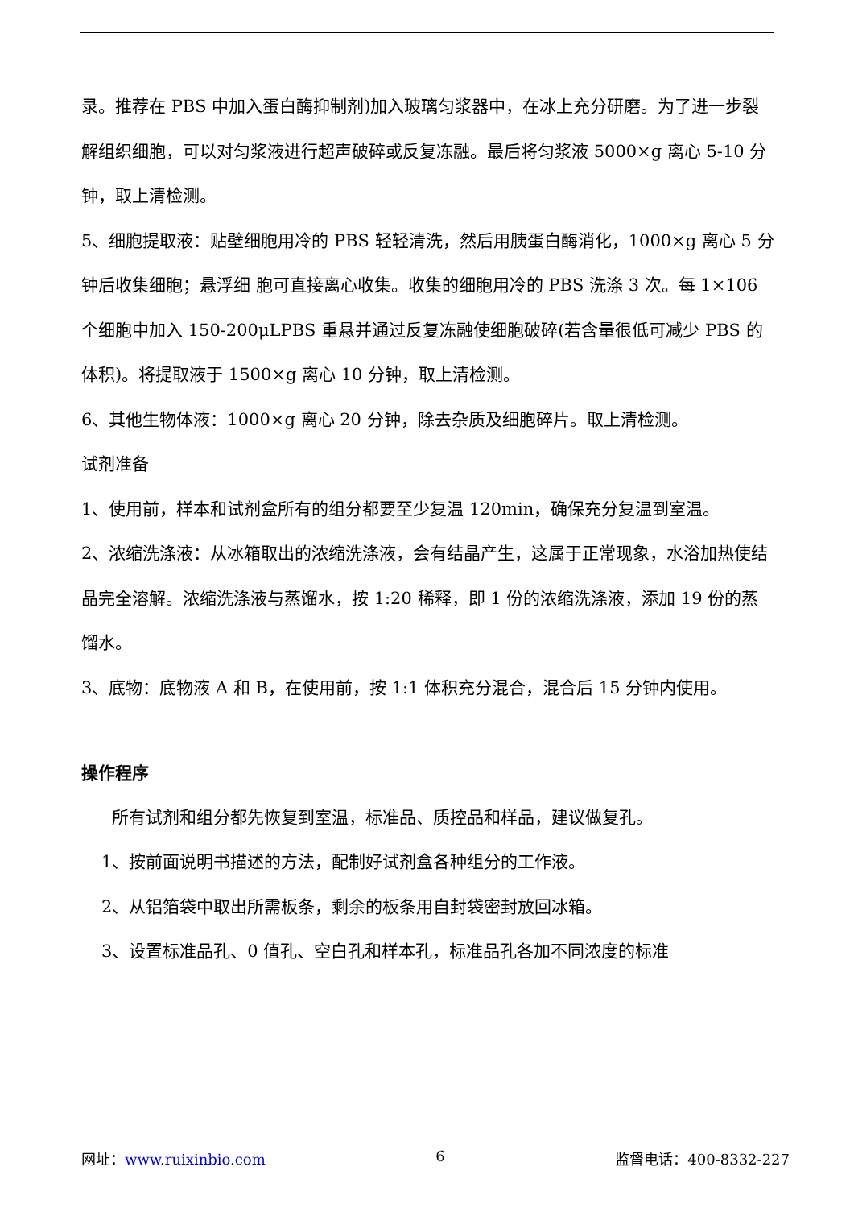录。推荐在 PBS 中加入蛋白酶抑制剂)加入玻璃匀浆器中，在冰上充分研磨。为了进一步裂解组织细胞，可以对匀浆液进行超声破碎或反复冻融。最后将匀浆液 5000×g 离心 5-10 分钟，取上清检测。
5、细胞提取液：贴壁细胞用冷的 PBS 轻轻清洗，然后用胰蛋白酶消化，1000×g 离心 5 分钟后收集细胞；悬浮细 胞可直接离心收集。收集的细胞用冷的 PBS 洗涤 3 次。每 1×106 个细胞中加入 150-200μLPBS 重悬并通过反复冻融使细胞破碎(若含量很低可减少 PBS 的体积)。将提取液于 1500×g 离心 10 分钟，取上清检测。
6、其他生物体液：1000×g 离心 20 分钟，除去杂质及细胞碎片。取上清检测。
试剂准备
1、使用前，样本和试剂盒所有的组分都要至少复温 120min，确保充分复温到室温。
2、浓缩洗涤液：从冰箱取出的浓缩洗涤液，会有结晶产生，这属于正常现象，水浴加热使结晶完全溶解。浓缩洗涤液与蒸馏水，按 1:20 稀释，即 1 份的浓缩洗涤液，添加 19 份的蒸馏水。
3、底物：底物液 A 和 B，在使用前，按 1:1 体积充分混合，混合后 15 分钟内使用。
操作程序
所有试剂和组分都先恢复到室温，标准品、质控品和样品，建议做复孔。
1、按前面说明书描述的方法，配制好试剂盒各种组分的工作液。
2、从铝箔袋中取出所需板条，剩余的板条用自封袋密封放回冰箱。
3、设置标准品孔、0 值孔、空白孔和样本孔，标准品孔各加不同浓度的标准
网址：www.ruixinbio.com 6 监督电话：400-8332-227